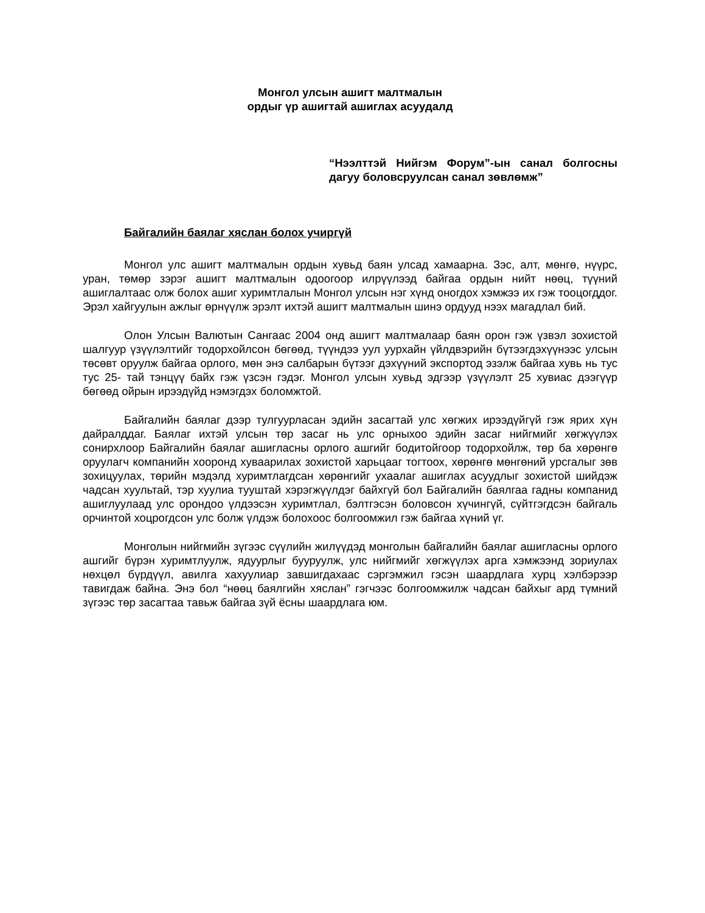Монгол улсын ашигт малтмалын
ордыг үр ашигтай ашиглах асуудалд
“Нээлттэй Нийгэм Форум”-ын санал болгосны дагуу боловсруулсан санал зөвлөмж”
Байгалийн баялаг хяслан болох учиргүй
Монгол улс ашигт малтмалын ордын хувьд баян улсад хамаарна. Зэс, алт, мөнгө, нүүрс, уран, төмөр зэрэг ашигт малтмалын одоогоор илрүүлээд байгаа ордын нийт нөөц, түүний ашиглалтаас олж болох ашиг хуримтлалын Монгол улсын нэг хүнд оногдох хэмжээ их гэж тооцогддог. Эрэл хайгуулын ажлыг өрнүүлж эрэлт ихтэй ашигт малтмалын шинэ ордууд нээх магадлал бий.
Олон Улсын Валютын Сангаас 2004 онд ашигт малтмалаар баян орон гэж үзвэл зохистой шалгуур үзүүлэлтийг тодорхойлсон бөгөөд, түүндээ уул уурхайн үйлдвэрийн бүтээгдэхүүнээс улсын төсөвт оруулж байгаа орлого, мөн энэ салбарын бүтээг дэхүүний экспортод эзэлж байгаа хувь нь тус тус 25- тай тэнцүү байх гэж үзсэн гэдэг. Монгол улсын хувьд эдгээр үзүүлэлт 25 хувиас дээгүүр бөгөөд ойрын ирээдүйд нэмэгдэх боломжтой.
Байгалийн баялаг дээр тулгуурласан эдийн засагтай улс хөгжих ирээдүйгүй гэж ярих хүн дайралддаг. Баялаг ихтэй улсын төр засаг нь улс орныхоо эдийн засаг нийгмийг хөгжүүлэх сонирхлоор Байгалийн баялаг ашигласны орлого ашгийг бодитойгоор тодорхойлж, төр ба хөрөнгө оруулагч компанийн хооронд хуваарилах зохистой харьцааг тогтоох, хөрөнгө мөнгөний урсгалыг зөв зохицуулах, төрийн мэдэлд хуримтлагдсан хөрөнгийг ухаалаг ашиглах асуудлыг зохистой шийдэж чадсан хуультай, тэр хуулиа тууштай хэрэгжүүлдэг байхгүй бол Байгалийн баялгаа гадны компанид ашиглуулаад улс орондоо үлдээсэн хуримтлал, бэлтгэсэн боловсон хүчингүй, сүйтгэгдсэн байгаль орчинтой хоцрогдсон улс болж үлдэж болохоос болгоомжил гэж байгаа хүний үг.
Монголын нийгмийн зүгээс сүүлийн жилүүдэд монголын байгалийн баялаг ашигласны орлого ашгийг бүрэн хуримтлуулж, ядуурлыг бууруулж, улс нийгмийг хөгжүүлэх арга хэмжээнд зориулах нөхцөл бүрдүүл, авилга хахуулиар завшигдахаас сэргэмжил гэсэн шаардлага хурц хэлбэрээр тавигдаж байна. Энэ бол “нөөц баялгийн хяслан” гэгчээс болгоомжилж чадсан байхыг ард түмний зүгээс төр засагтаа тавьж байгаа зүй ёсны шаардлага юм.